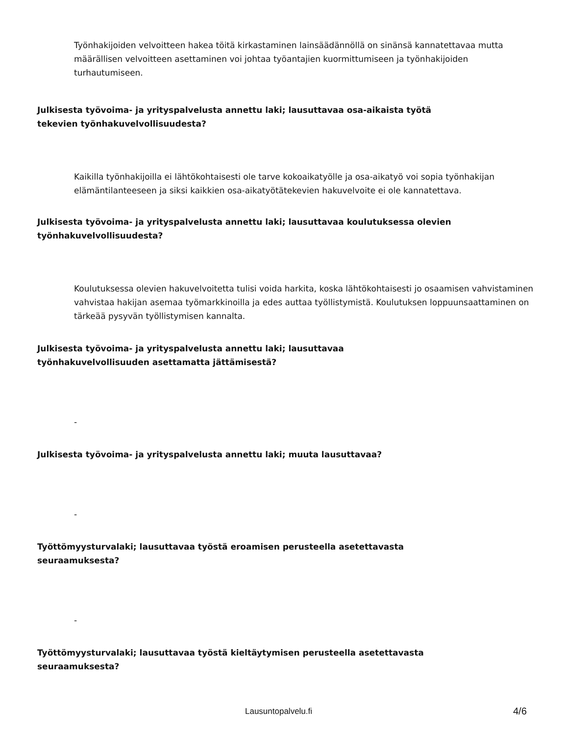Työnhakijoiden velvoitteen hakea töitä kirkastaminen lainsäädännöllä on sinänsä kannatettavaa mutta määrällisen velvoitteen asettaminen voi johtaa työantajien kuormittumiseen ja työnhakijoiden turhautumiseen.
Julkisesta työvoima- ja yrityspalvelusta annettu laki; lausuttavaa osa-aikaista työtä
tekevien työnhakuvelvollisuudesta?
Kaikilla työnhakijoilla ei lähtökohtaisesti ole tarve kokoaikatyölle ja osa-aikatyö voi sopia työnhakijan elämäntilanteeseen ja siksi kaikkien osa-aikatyötätekevien hakuvelvoite ei ole kannatettava.
Julkisesta työvoima- ja yrityspalvelusta annettu laki; lausuttavaa koulutuksessa olevien
työnhakuvelvollisuudesta?
Koulutuksessa olevien hakuvelvoitetta tulisi voida harkita, koska lähtökohtaisesti jo osaamisen vahvistaminen vahvistaa hakijan asemaa työmarkkinoilla ja edes auttaa työllistymistä. Koulutuksen loppuunsaattaminen on tärkeää pysyvän työllistymisen kannalta.
Julkisesta työvoima- ja yrityspalvelusta annettu laki; lausuttavaa
työnhakuvelvollisuuden asettamatta jättämisestä?
-
Julkisesta työvoima- ja yrityspalvelusta annettu laki; muuta lausuttavaa?
-
Työttömyysturvalaki; lausuttavaa työstä eroamisen perusteella asetettavasta
seuraamuksesta?
-
Työttömyysturvalaki; lausuttavaa työstä kieltäytymisen perusteella asetettavasta
seuraamuksesta?
Lausuntopalvelu.fi 4/6